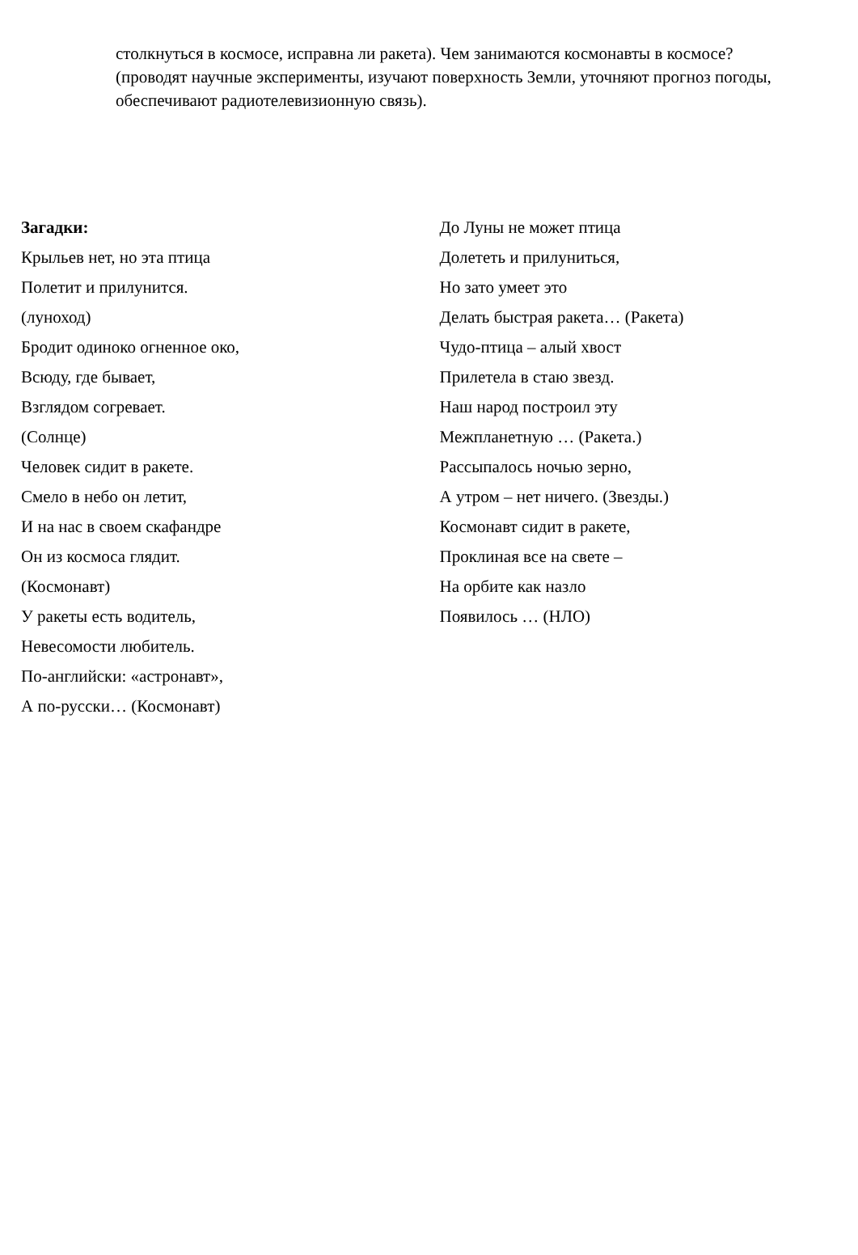столкнуться в космосе, исправна ли ракета). Чем занимаются космонавты в космосе? (проводят научные эксперименты, изучают поверхность Земли, уточняют прогноз погоды, обеспечивают радиотелевизионную связь).
Загадки:
Крыльев нет, но эта птица
Полетит и прилунится.
(луноход)
Бродит одиноко огненное око,
Всюду, где бывает,
Взглядом согревает.
(Солнце)
Человек сидит в ракете.
Смело в небо он летит,
И на нас в своем скафандре
Он из космоса глядит.
(Космонавт)
У ракеты есть водитель,
Невесомости любитель.
По-английски: «астронавт»,
А по-русски… (Космонавт)
До Луны не может птица
Долететь и прилуниться,
Но зато умеет это
Делать быстрая ракета… (Ракета)
Чудо-птица – алый хвост
Прилетела в стаю звезд.
Наш народ построил эту
Межпланетную … (Ракета.)
Рассыпалось ночью зерно,
А утром – нет ничего. (Звезды.)
Космонавт сидит в ракете,
Проклиная все на свете –
На орбите как назло
Появилось … (НЛО)